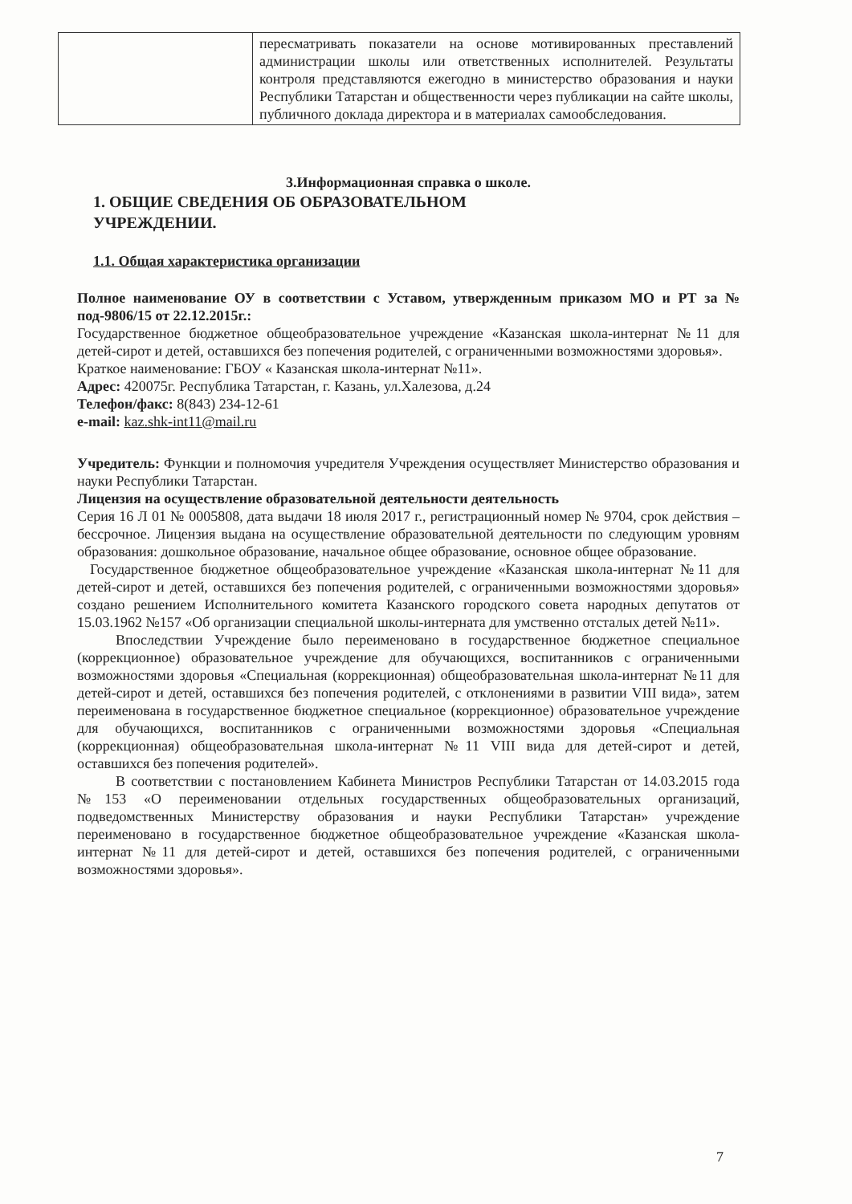| | пересматривать показатели на основе мотивированных преставлений администрации школы или ответственных исполнителей. Результаты контроля представляются ежегодно в министерство образования и науки Республики Татарстан и общественности через публикации на сайте школы, публичного доклада директора и в материалах самообследования. |
3.Информационная справка о школе.
1. ОБЩИЕ СВЕДЕНИЯ ОБ ОБРАЗОВАТЕЛЬНОМ
УЧРЕЖДЕНИИ.
1.1. Общая характеристика организации
Полное наименование ОУ в соответствии с Уставом, утвержденным приказом МО и РТ за № под-9806/15 от 22.12.2015г.:
Государственное бюджетное общеобразовательное учреждение «Казанская школа-интернат №11 для детей-сирот и детей, оставшихся без попечения родителей, с ограниченными возможностями здоровья».
Краткое наименование: ГБОУ « Казанская школа-интернат №11».
Адрес: 420075г. Республика Татарстан, г. Казань, ул.Халезова, д.24
Телефон/факс: 8(843) 234-12-61
e-mail: kaz.shk-int11@mail.ru
Учредитель: Функции и полномочия учредителя Учреждения осуществляет Министерство образования и науки Республики Татарстан.
Лицензия на осуществление образовательной деятельности деятельность
Серия 16 Л 01 № 0005808, дата выдачи 18 июля 2017 г., регистрационный номер № 9704, срок действия – бессрочное. Лицензия выдана на осуществление образовательной деятельности по следующим уровням образования: дошкольное образование, начальное общее образование, основное общее образование.
Государственное бюджетное общеобразовательное учреждение «Казанская школа-интернат №11 для детей-сирот и детей, оставшихся без попечения родителей, с ограниченными возможностями здоровья» создано решением Исполнительного комитета Казанского городского совета народных депутатов от 15.03.1962 №157 «Об организации специальной школы-интерната для умственно отсталых детей №11».
Впоследствии Учреждение было переименовано в государственное бюджетное специальное (коррекционное) образовательное учреждение для обучающихся, воспитанников с ограниченными возможностями здоровья «Специальная (коррекционная) общеобразовательная школа-интернат №11 для детей-сирот и детей, оставшихся без попечения родителей, с отклонениями в развитии VIII вида», затем переименована в государственное бюджетное специальное (коррекционное) образовательное учреждение для обучающихся, воспитанников с ограниченными возможностями здоровья «Специальная (коррекционная) общеобразовательная школа-интернат №11 VIII вида для детей-сирот и детей, оставшихся без попечения родителей».
В соответствии с постановлением Кабинета Министров Республики Татарстан от 14.03.2015 года №153 «О переименовании отдельных государственных общеобразовательных организаций, подведомственных Министерству образования и науки Республики Татарстан» учреждение переименовано в государственное бюджетное общеобразовательное учреждение «Казанская школа-интернат №11 для детей-сирот и детей, оставшихся без попечения родителей, с ограниченными возможностями здоровья».
7